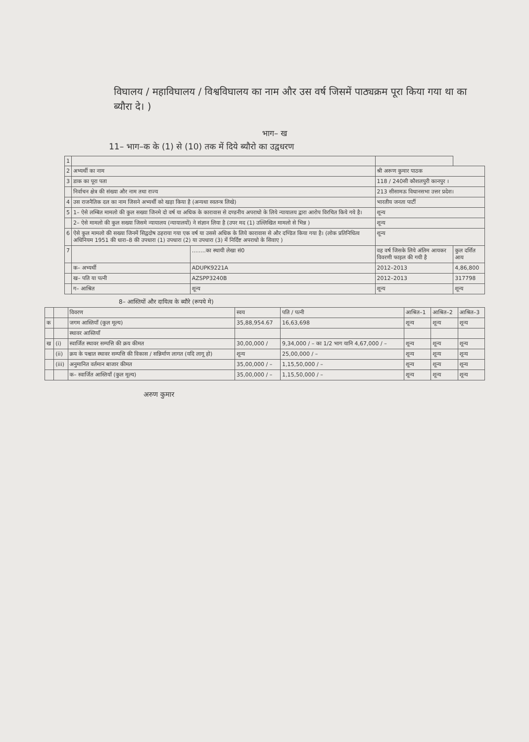विघालय / महाविघालय / विश्वविघालय का नाम और उस वर्ष जिसमें पाठ्यक्रम पूरा किया गया था का ब्यौरा दे। )
भाग– ख
11– भाग–क के (1) से (10) तक में दिये ब्यौरो का उद्वधरण
| 1 | | | | |
| 2 | अभ्यर्थी का नाम | | श्री अरूण कुमार पाठक | |
| 3 | डाक का पूरा पता | | 118 / 240सी कौशलपुरी कानपुर । | |
| | निर्वाचन क्षेत्र की संख्या और नाम तथा राज्य | | 213 सीसामऊ विधानसभा उत्तर प्रदेश। | |
| 4 | उस राजनैतिक दल का नाम जिसने अभ्यर्थी को खड़ा किया है (अन्यथा स्वतन्त्र लिखे) | | भारतीय जनता पार्टी | |
| 5 | 1– ऐसे लम्बित मामलो की कुल सख्या जिनमे दो वर्ष या अधिक के कारावास से दण्डनीय अपराधो के लिये न्यायालय द्वारा आरोप विरचित किये गये है। | | शून्य | |
| | 2– ऐसे मामलो की कुल सख्या जिसमे न्यायालय (न्यायालयों) ने संज्ञान लिया है (उपर मद (1) उल्लिखित मामलो से भिन्न ) | | शून्य | |
| 6 | ऐसे कुल मामलो की सख्या जिनमें सिद्वदोष ठहराया गया एक वर्ष या उससे अधिक के लिये कारावास से और दण्डित किया गया है। (लोक प्रतिनिधित्व अधिनियम 1951 की धारा–8 की उपधारा (1) उपधारा (2) या उपधारा (3) में निर्दिष्ट अपराधो के सिवाए ) | | शून्य | |
| 7 | | ........का स्थायी लेखा सं0 | वह वर्ष जिसके लिये अंतिम आयकर विवरणी फाइल की गयी है | कुल दर्शित आय |
| | क– अभ्यर्थी | ADUPK9221A | 2012–2013 | 4,86,800 |
| | ख– पति या पत्नी | AZSPP3240B | 2012–2013 | 317798 |
| | ग– आश्रित | शून्य | शून्य | शून्य |
8– आस्तियों और दायित्व के ब्यौरे (रूपये मे)
| | | विवरण | स्वय | पति / पत्नी | आश्रित–1 | आश्रित–2 | आश्रित–3 |
| --- | --- | --- | --- | --- | --- | --- | --- |
| क | | जगम आस्तियाँ (कुल मूल्य) | 35,88,954.67 | 16,63,698 | शून्य | शून्य | शून्य |
| | | स्थावर आस्तियाँ | | | | | |
| ख | (i) | स्वार्जित स्थावर सम्पत्ति की क्रय कीमत | 30,00,000 / | 9,34,000 / – का 1/2 भाग यानि 4,67,000 / – | शून्य | शून्य | शून्य |
| | (ii) | क्रय के पश्चात स्थावर सम्पत्ति की विकास / सन्निर्माण लागत (यदि लागू हो) | शून्य | 25,00,000 / – | शून्य | शून्य | शून्य |
| | (iii) | अनुमानित वर्तमान बाजार कीमत | 35,00,000 / – | 1,15,50,000 / – | शून्य | शून्य | शून्य |
| | | क– स्वार्जित आस्तियाँ (कुल मूल्य) | 35,00,000 / – | 1,15,50,000 / – | शून्य | शून्य | शून्य |
अरुण कुमार